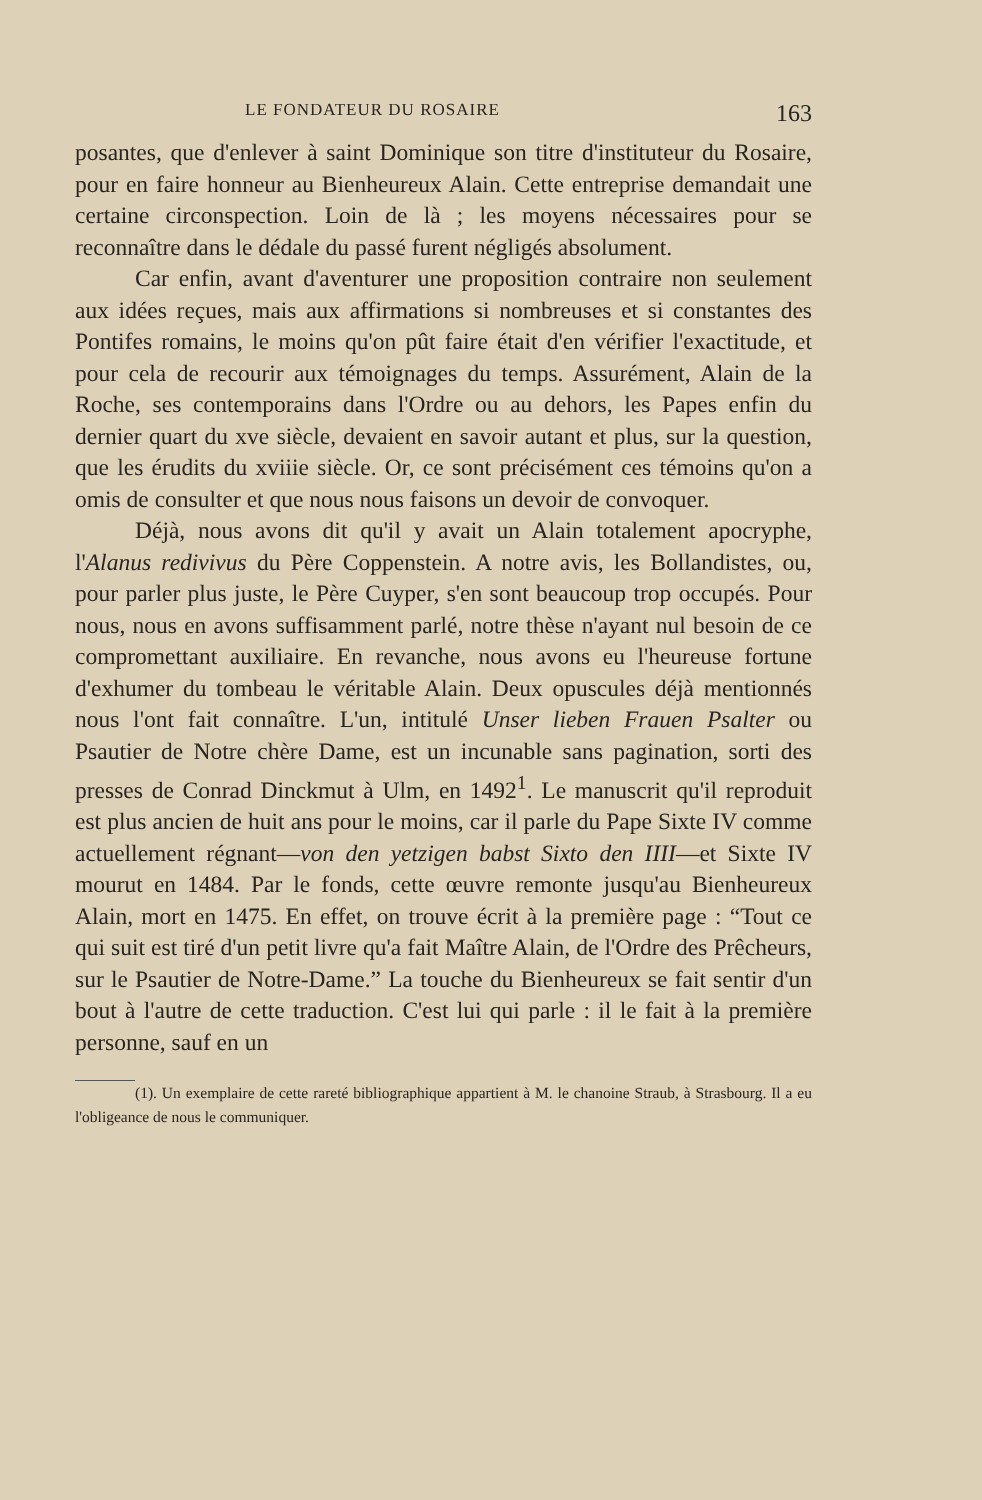LE FONDATEUR DU ROSAIRE 163
posantes, que d'enlever à saint Dominique son titre d'instituteur du Rosaire, pour en faire honneur au Bienheureux Alain. Cette entreprise demandait une certaine circonspection. Loin de là ; les moyens nécessaires pour se reconnaître dans le dédale du passé furent négligés absolument.
Car enfin, avant d'aventurer une proposition contraire non seulement aux idées reçues, mais aux affirmations si nombreuses et si constantes des Pontifes romains, le moins qu'on pût faire était d'en vérifier l'exactitude, et pour cela de recourir aux témoignages du temps. Assurément, Alain de la Roche, ses contemporains dans l'Ordre ou au dehors, les Papes enfin du dernier quart du xve siècle, devaient en savoir autant et plus, sur la question, que les érudits du xviiie siècle. Or, ce sont précisément ces témoins qu'on a omis de consulter et que nous nous faisons un devoir de convoquer.
Déjà, nous avons dit qu'il y avait un Alain totalement apocryphe, l'Alanus redivivus du Père Coppenstein. A notre avis, les Bollandistes, ou, pour parler plus juste, le Père Cuyper, s'en sont beaucoup trop occupés. Pour nous, nous en avons suffisamment parlé, notre thèse n'ayant nul besoin de ce compromettant auxiliaire. En revanche, nous avons eu l'heureuse fortune d'exhumer du tombeau le véritable Alain. Deux opuscules déjà mentionnés nous l'ont fait connaître. L'un, intitulé Unser lieben Frauen Psalter ou Psautier de Notre chère Dame, est un incunable sans pagination, sorti des presses de Conrad Dinckmut à Ulm, en 1492<sup>1</sup>. Le manuscrit qu'il reproduit est plus ancien de huit ans pour le moins, car il parle du Pape Sixte IV comme actuellement régnant—von den yetzigen babst Sixto den IIII—et Sixte IV mourut en 1484. Par le fonds, cette œuvre remonte jusqu'au Bienheureux Alain, mort en 1475. En effet, on trouve écrit à la première page : “Tout ce qui suit est tiré d'un petit livre qu'a fait Maître Alain, de l'Ordre des Prêcheurs, sur le Psautier de Notre-Dame.” La touche du Bienheureux se fait sentir d'un bout à l'autre de cette traduction. C'est lui qui parle : il le fait à la première personne, sauf en un
(1). Un exemplaire de cette rareté bibliographique appartient à M. le chanoine Straub, à Strasbourg. Il a eu l'obligeance de nous le communiquer.